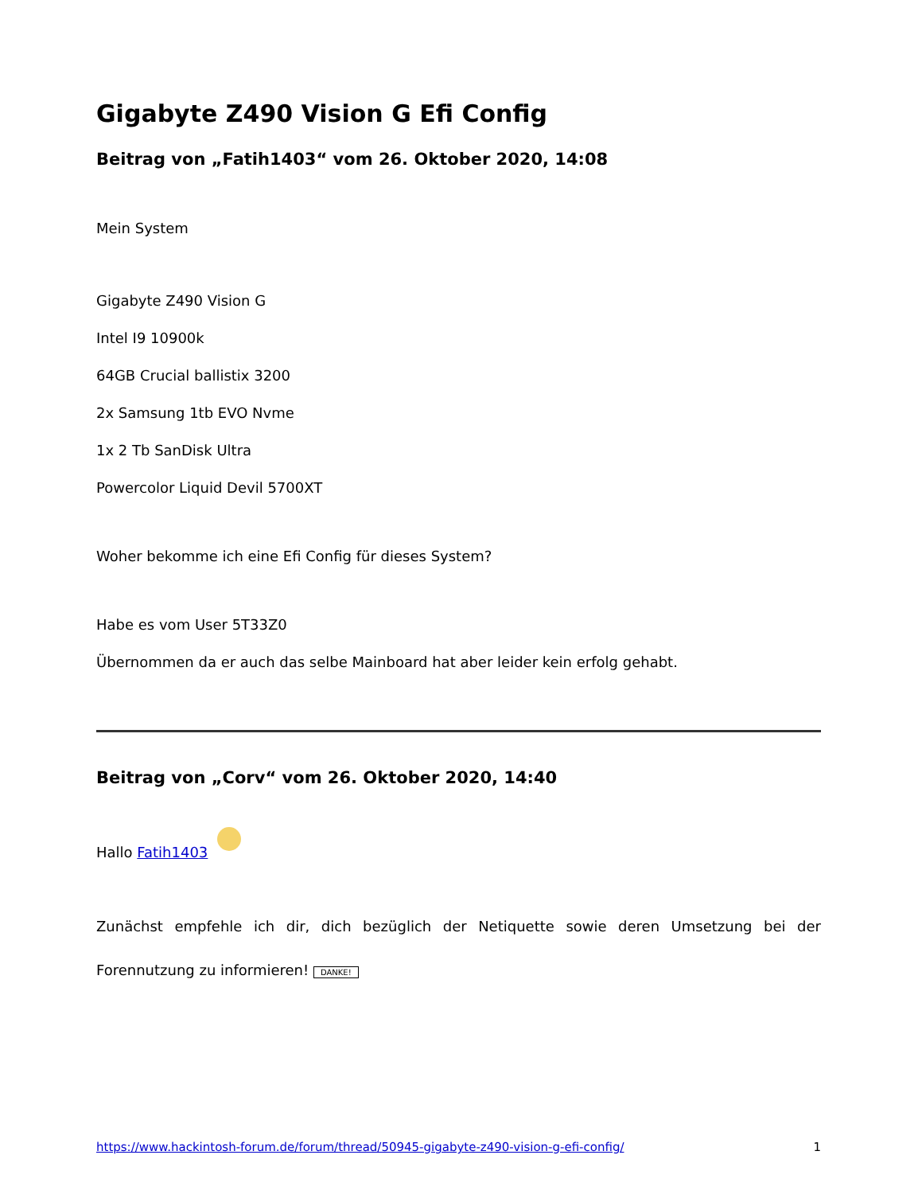Gigabyte Z490 Vision G Efi Config
Beitrag von „Fatih1403“ vom 26. Oktober 2020, 14:08
Mein System
Gigabyte Z490 Vision G
Intel I9 10900k
64GB Crucial ballistix 3200
2x Samsung 1tb EVO Nvme
1x 2 Tb SanDisk Ultra
Powercolor Liquid Devil 5700XT
Woher bekomme ich eine Efi Config für dieses System?
Habe es vom User 5T33Z0
Übernommen da er auch das selbe Mainboard hat aber leider kein erfolg gehabt.
Beitrag von „Corv“ vom 26. Oktober 2020, 14:40
Hallo Fatih1403
Zunächst empfehle ich dir, dich bezüglich der Netiquette sowie deren Umsetzung bei der Forennutzung zu informieren! DANKE!
https://www.hackintosh-forum.de/forum/thread/50945-gigabyte-z490-vision-g-efi-config/ 1